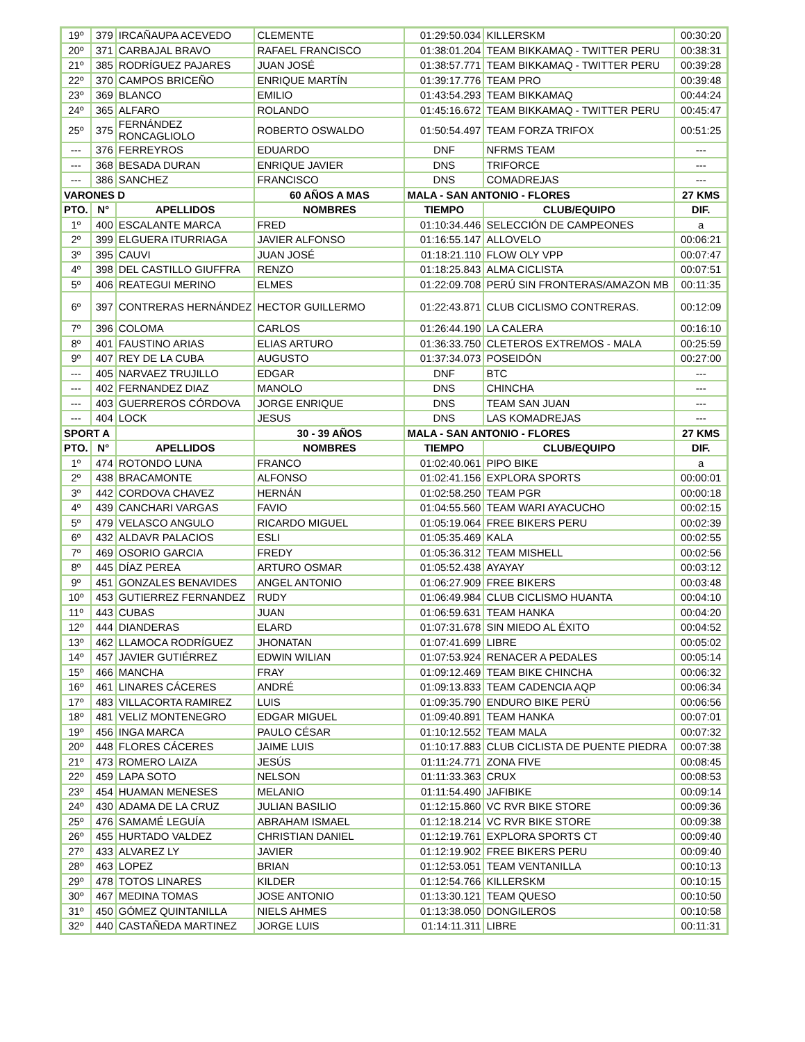| 19º | 379 | IRCAÑAUPA ACEVEDO | CLEMENTE | 01:29:50.034 | KILLERSKM | 00:30:20 |
| 20º | 371 | CARBAJAL BRAVO | RAFAEL FRANCISCO | 01:38:01.204 | TEAM BIKKAMAQ - TWITTER PERU | 00:38:31 |
| 21º | 385 | RODRÍGUEZ PAJARES | JUAN JOSÉ | 01:38:57.771 | TEAM BIKKAMAQ - TWITTER PERU | 00:39:28 |
| 22º | 370 | CAMPOS BRICEÑO | ENRIQUE MARTÍN | 01:39:17.776 | TEAM PRO | 00:39:48 |
| 23º | 369 | BLANCO | EMILIO | 01:43:54.293 | TEAM BIKKAMAQ | 00:44:24 |
| 24º | 365 | ALFARO | ROLANDO | 01:45:16.672 | TEAM BIKKAMAQ - TWITTER PERU | 00:45:47 |
| 25º | 375 | FERNÁNDEZ RONCAGLIOLO | ROBERTO OSWALDO | 01:50:54.497 | TEAM FORZA TRIFOX | 00:51:25 |
| --- | 376 | FERREYROS | EDUARDO | DNF | NFRMS TEAM | --- |
| --- | 368 | BESADA DURAN | ENRIQUE JAVIER | DNS | TRIFORCE | --- |
| --- | 386 | SANCHEZ | FRANCISCO | DNS | COMADREJAS | --- |
| VARONES D | | | 60 AÑOS A MAS | MALA - SAN ANTONIO - FLORES | | 27 KMS |
| PTO. | N° | APELLIDOS | NOMBRES | TIEMPO | CLUB/EQUIPO | DIF. |
| 1º | 400 | ESCALANTE MARCA | FRED | 01:10:34.446 | SELECCIÓN DE CAMPEONES | a |
| 2º | 399 | ELGUERA ITURRIAGA | JAVIER ALFONSO | 01:16:55.147 | ALLOVELO | 00:06:21 |
| 3º | 395 | CAUVI | JUAN JOSÉ | 01:18:21.110 | FLOW OLY VPP | 00:07:47 |
| 4º | 398 | DEL CASTILLO GIUFFRA | RENZO | 01:18:25.843 | ALMA CICLISTA | 00:07:51 |
| 5º | 406 | REATEGUI MERINO | ELMES | 01:22:09.708 | PERÚ SIN FRONTERAS/AMAZON MB | 00:11:35 |
| 6º | 397 | CONTRERAS HERNÁNDEZ | HECTOR GUILLERMO | 01:22:43.871 | CLUB CICLISMO CONTRERAS. | 00:12:09 |
| 7º | 396 | COLOMA | CARLOS | 01:26:44.190 | LA CALERA | 00:16:10 |
| 8º | 401 | FAUSTINO ARIAS | ELIAS ARTURO | 01:36:33.750 | CLETEROS EXTREMOS - MALA | 00:25:59 |
| 9º | 407 | REY DE LA CUBA | AUGUSTO | 01:37:34.073 | POSEIDÓN | 00:27:00 |
| --- | 405 | NARVAEZ TRUJILLO | EDGAR | DNF | BTC | --- |
| --- | 402 | FERNANDEZ DIAZ | MANOLO | DNS | CHINCHA | --- |
| --- | 403 | GUERREROS CÓRDOVA | JORGE ENRIQUE | DNS | TEAM SAN JUAN | --- |
| --- | 404 | LOCK | JESUS | DNS | LAS KOMADREJAS | --- |
| SPORT A | | | 30 - 39 AÑOS | MALA - SAN ANTONIO - FLORES | | 27 KMS |
| PTO. | N° | APELLIDOS | NOMBRES | TIEMPO | CLUB/EQUIPO | DIF. |
| 1º | 474 | ROTONDO LUNA | FRANCO | 01:02:40.061 | PIPO BIKE | a |
| 2º | 438 | BRACAMONTE | ALFONSO | 01:02:41.156 | EXPLORA SPORTS | 00:00:01 |
| 3º | 442 | CORDOVA CHAVEZ | HERNÁN | 01:02:58.250 | TEAM PGR | 00:00:18 |
| 4º | 439 | CANCHARI VARGAS | FAVIO | 01:04:55.560 | TEAM WARI AYACUCHO | 00:02:15 |
| 5º | 479 | VELASCO ANGULO | RICARDO MIGUEL | 01:05:19.064 | FREE BIKERS PERU | 00:02:39 |
| 6º | 432 | ALDAVR PALACIOS | ESLI | 01:05:35.469 | KALA | 00:02:55 |
| 7º | 469 | OSORIO GARCIA | FREDY | 01:05:36.312 | TEAM MISHELL | 00:02:56 |
| 8º | 445 | DÍAZ PEREA | ARTURO OSMAR | 01:05:52.438 | AYAYAY | 00:03:12 |
| 9º | 451 | GONZALES BENAVIDES | ANGEL ANTONIO | 01:06:27.909 | FREE BIKERS | 00:03:48 |
| 10º | 453 | GUTIERREZ FERNANDEZ | RUDY | 01:06:49.984 | CLUB CICLISMO HUANTA | 00:04:10 |
| 11º | 443 | CUBAS | JUAN | 01:06:59.631 | TEAM HANKA | 00:04:20 |
| 12º | 444 | DIANDERAS | ELARD | 01:07:31.678 | SIN MIEDO AL ÉXITO | 00:04:52 |
| 13º | 462 | LLAMOCA RODRÍGUEZ | JHONATAN | 01:07:41.699 | LIBRE | 00:05:02 |
| 14º | 457 | JAVIER GUTIÉRREZ | EDWIN WILIAN | 01:07:53.924 | RENACER A PEDALES | 00:05:14 |
| 15º | 466 | MANCHA | FRAY | 01:09:12.469 | TEAM BIKE CHINCHA | 00:06:32 |
| 16º | 461 | LINARES CÁCERES | ANDRÉ | 01:09:13.833 | TEAM CADENCIA AQP | 00:06:34 |
| 17º | 483 | VILLACORTA RAMIREZ | LUIS | 01:09:35.790 | ENDURO BIKE PERÚ | 00:06:56 |
| 18º | 481 | VELIZ MONTENEGRO | EDGAR MIGUEL | 01:09:40.891 | TEAM HANKA | 00:07:01 |
| 19º | 456 | INGA MARCA | PAULO CÉSAR | 01:10:12.552 | TEAM MALA | 00:07:32 |
| 20º | 448 | FLORES CÁCERES | JAIME LUIS | 01:10:17.883 | CLUB CICLISTA DE PUENTE PIEDRA | 00:07:38 |
| 21º | 473 | ROMERO LAIZA | JESÚS | 01:11:24.771 | ZONA FIVE | 00:08:45 |
| 22º | 459 | LAPA SOTO | NELSON | 01:11:33.363 | CRUX | 00:08:53 |
| 23º | 454 | HUAMAN MENESES | MELANIO | 01:11:54.490 | JAFIBIKE | 00:09:14 |
| 24º | 430 | ADAMA DE LA CRUZ | JULIAN BASILIO | 01:12:15.860 | VC RVR BIKE STORE | 00:09:36 |
| 25º | 476 | SAMAMÉ LEGUÍA | ABRAHAM ISMAEL | 01:12:18.214 | VC RVR BIKE STORE | 00:09:38 |
| 26º | 455 | HURTADO VALDEZ | CHRISTIAN DANIEL | 01:12:19.761 | EXPLORA SPORTS CT | 00:09:40 |
| 27º | 433 | ALVAREZ LY | JAVIER | 01:12:19.902 | FREE BIKERS PERU | 00:09:40 |
| 28º | 463 | LOPEZ | BRIAN | 01:12:53.051 | TEAM VENTANILLA | 00:10:13 |
| 29º | 478 | TOTOS LINARES | KILDER | 01:12:54.766 | KILLERSKM | 00:10:15 |
| 30º | 467 | MEDINA TOMAS | JOSE ANTONIO | 01:13:30.121 | TEAM QUESO | 00:10:50 |
| 31º | 450 | GÓMEZ QUINTANILLA | NIELS AHMES | 01:13:38.050 | DONGILEROS | 00:10:58 |
| 32º | 440 | CASTAÑEDA MARTINEZ | JORGE LUIS | 01:14:11.311 | LIBRE | 00:11:31 |